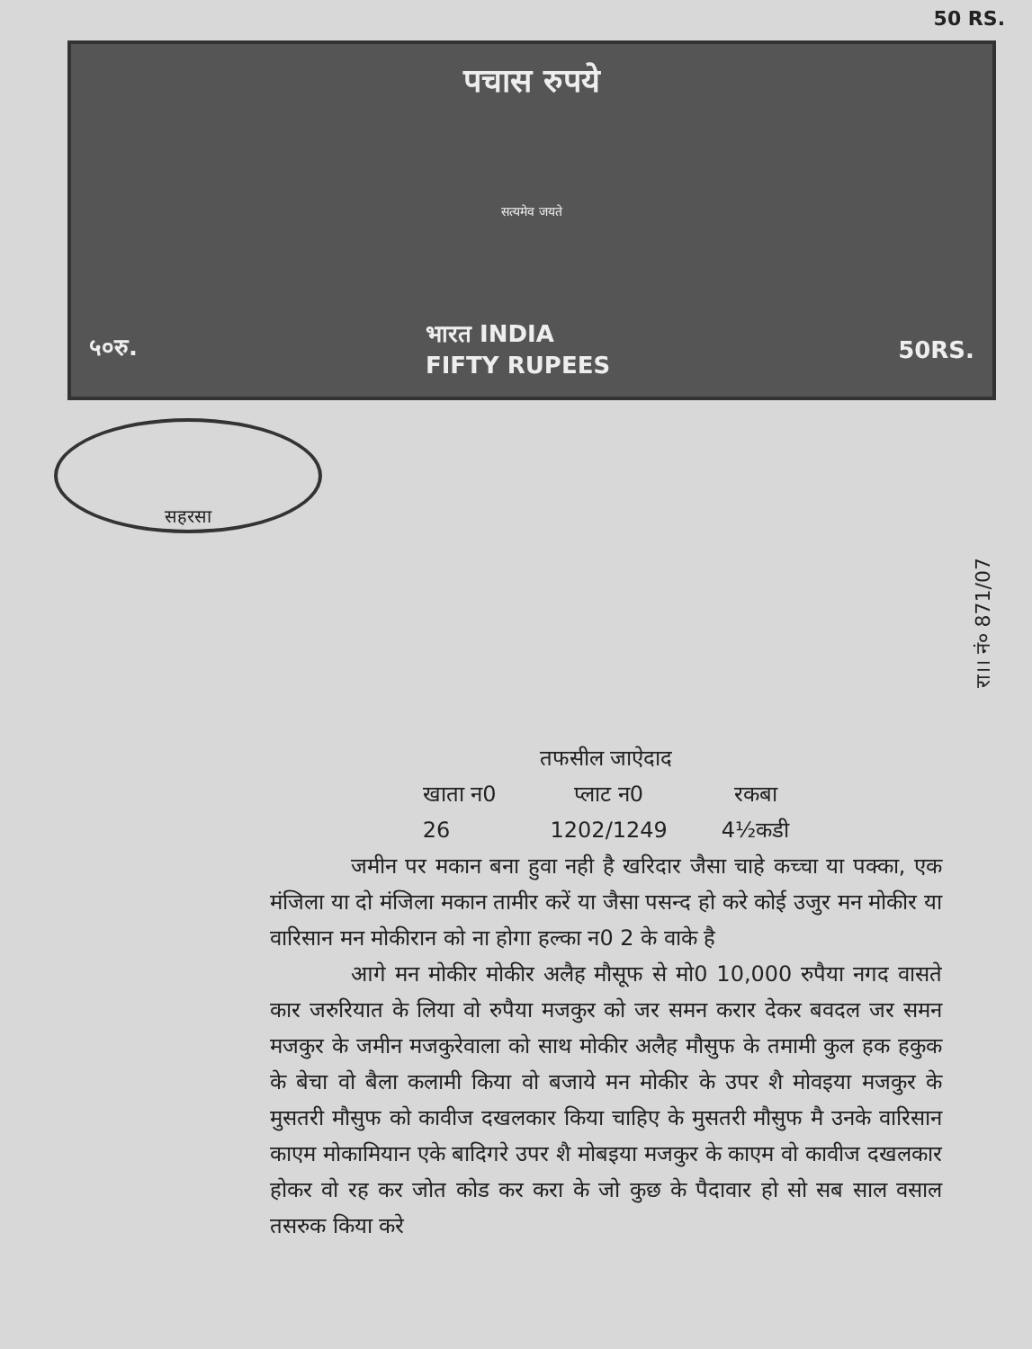50 RS.
पचास रुपये
सत्यमेव जयते
५०रु. भारत INDIA
FIFTY RUPEES 50RS.
सहरसा
रा।। नं० 871/07
तफसील जाऐदाद
| खाता न0 | प्लाट न0 | रकबा |
| --- | --- | --- |
| 26 | 1202/1249 | 4½कडी |
जमीन पर मकान बना हुवा नही है खरिदार जैसा चाहे कच्चा या पक्का, एक मंजिला या दो मंजिला मकान तामीर करें या जैसा पसन्द हो करे कोई उजुर मन मोकीर या वारिसान मन मोकीरान को ना होगा हल्का न0 2 के वाके है
आगे मन मोकीर मोकीर अलैह मौसूफ से मो0 10,000 रुपैया नगद वासते कार जरुरियात के लिया वो रुपैया मजकुर को जर समन करार देकर बवदल जर समन मजकुर के जमीन मजकुरेवाला को साथ मोकीर अलैह मौसुफ के तमामी कुल हक हकुक के बेचा वो बैला कलामी किया वो बजाये मन मोकीर के उपर शै मोवइया मजकुर के मुसतरी मौसुफ को कावीज दखलकार किया चाहिए के मुसतरी मौसुफ मै उनके वारिसान काएम मोकामियान एके बादिगरे उपर शै मोबइया मजकुर के काएम वो कावीज दखलकार होकर वो रह कर जोत कोड कर करा के जो कुछ के पैदावार हो सो सब साल वसाल तसरुक किया करे